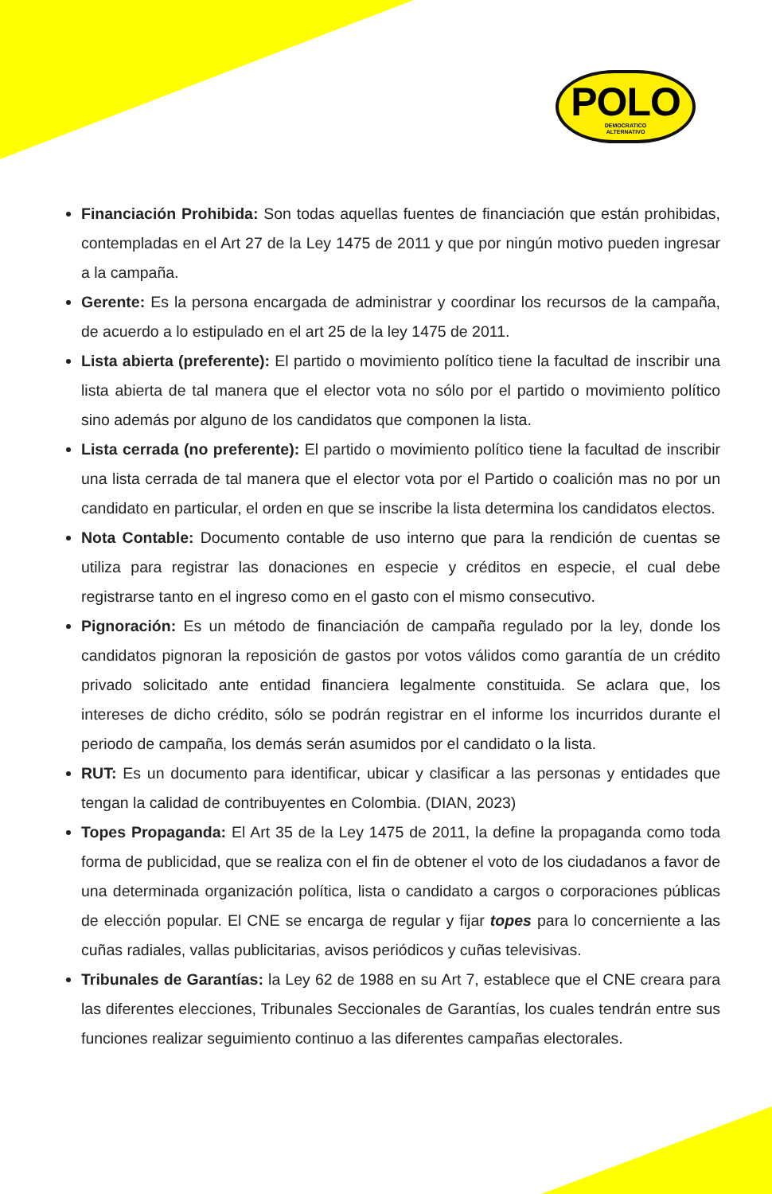POLO
DEMOCRATICO
ALTERNATIVO
Financiación Prohibida: Son todas aquellas fuentes de financiación que están prohibidas, contempladas en el Art 27 de la Ley 1475 de 2011 y que por ningún motivo pueden ingresar a la campaña.
Gerente: Es la persona encargada de administrar y coordinar los recursos de la campaña, de acuerdo a lo estipulado en el art 25 de la ley 1475 de 2011.
Lista abierta (preferente): El partido o movimiento político tiene la facultad de inscribir una lista abierta de tal manera que el elector vota no sólo por el partido o movimiento político sino además por alguno de los candidatos que componen la lista.
Lista cerrada (no preferente): El partido o movimiento político tiene la facultad de inscribir una lista cerrada de tal manera que el elector vota por el Partido o coalición mas no por un candidato en particular, el orden en que se inscribe la lista determina los candidatos electos.
Nota Contable: Documento contable de uso interno que para la rendición de cuentas se utiliza para registrar las donaciones en especie y créditos en especie, el cual debe registrarse tanto en el ingreso como en el gasto con el mismo consecutivo.
Pignoración: Es un método de financiación de campaña regulado por la ley, donde los candidatos pignoran la reposición de gastos por votos válidos como garantía de un crédito privado solicitado ante entidad financiera legalmente constituida. Se aclara que, los intereses de dicho crédito, sólo se podrán registrar en el informe los incurridos durante el periodo de campaña, los demás serán asumidos por el candidato o la lista.
RUT: Es un documento para identificar, ubicar y clasificar a las personas y entidades que tengan la calidad de contribuyentes en Colombia. (DIAN, 2023)
Topes Propaganda: El Art 35 de la Ley 1475 de 2011, la define la propaganda como toda forma de publicidad, que se realiza con el fin de obtener el voto de los ciudadanos a favor de una determinada organización política, lista o candidato a cargos o corporaciones públicas de elección popular. El CNE se encarga de regular y fijar topes para lo concerniente a las cuñas radiales, vallas publicitarias, avisos periódicos y cuñas televisivas.
Tribunales de Garantías: la Ley 62 de 1988 en su Art 7, establece que el CNE creara para las diferentes elecciones, Tribunales Seccionales de Garantías, los cuales tendrán entre sus funciones realizar seguimiento continuo a las diferentes campañas electorales.